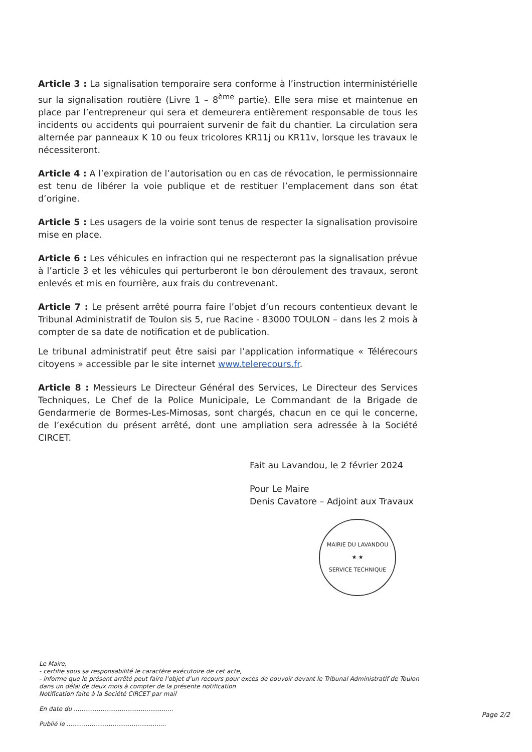Article 3 : La signalisation temporaire sera conforme à l’instruction interministérielle sur la signalisation routière (Livre 1 – 8<sup>ème</sup> partie). Elle sera mise et maintenue en place par l’entrepreneur qui sera et demeurera entièrement responsable de tous les incidents ou accidents qui pourraient survenir de fait du chantier. La circulation sera alternée par panneaux K 10 ou feux tricolores KR11j ou KR11v, lorsque les travaux le nécessiteront.
Article 4 : A l’expiration de l’autorisation ou en cas de révocation, le permissionnaire est tenu de libérer la voie publique et de restituer l’emplacement dans son état d’origine.
Article 5 : Les usagers de la voirie sont tenus de respecter la signalisation provisoire mise en place.
Article 6 : Les véhicules en infraction qui ne respecteront pas la signalisation prévue à l’article 3 et les véhicules qui perturberont le bon déroulement des travaux, seront enlevés et mis en fourrière, aux frais du contrevenant.
Article 7 : Le présent arrêté pourra faire l’objet d’un recours contentieux devant le Tribunal Administratif de Toulon sis 5, rue Racine - 83000 TOULON – dans les 2 mois à compter de sa date de notification et de publication.
Le tribunal administratif peut être saisi par l’application informatique « Télérecours citoyens » accessible par le site internet www.telerecours.fr.
Article 8 : Messieurs Le Directeur Général des Services, Le Directeur des Services Techniques, Le Chef de la Police Municipale, Le Commandant de la Brigade de Gendarmerie de Bormes-Les-Mimosas, sont chargés, chacun en ce qui le concerne, de l’exécution du présent arrêté, dont une ampliation sera adressée à la Société CIRCET.
Fait au Lavandou, le 2 février 2024
Pour Le Maire
Denis Cavatore – Adjoint aux Travaux
MAIRIE DU LAVANDOU
★ ★
SERVICE TECHNIQUE
Le Maire,
- certifie sous sa responsabilité le caractère exécutoire de cet acte,
- informe que le présent arrêté peut faire l’objet d’un recours pour excès de pouvoir devant le Tribunal Administratif de Toulon dans un délai de deux mois à compter de la présente notification
Notification faite à la Société CIRCET par mail
En date du ....................................................
Publié le ....................................................
Page 2/2